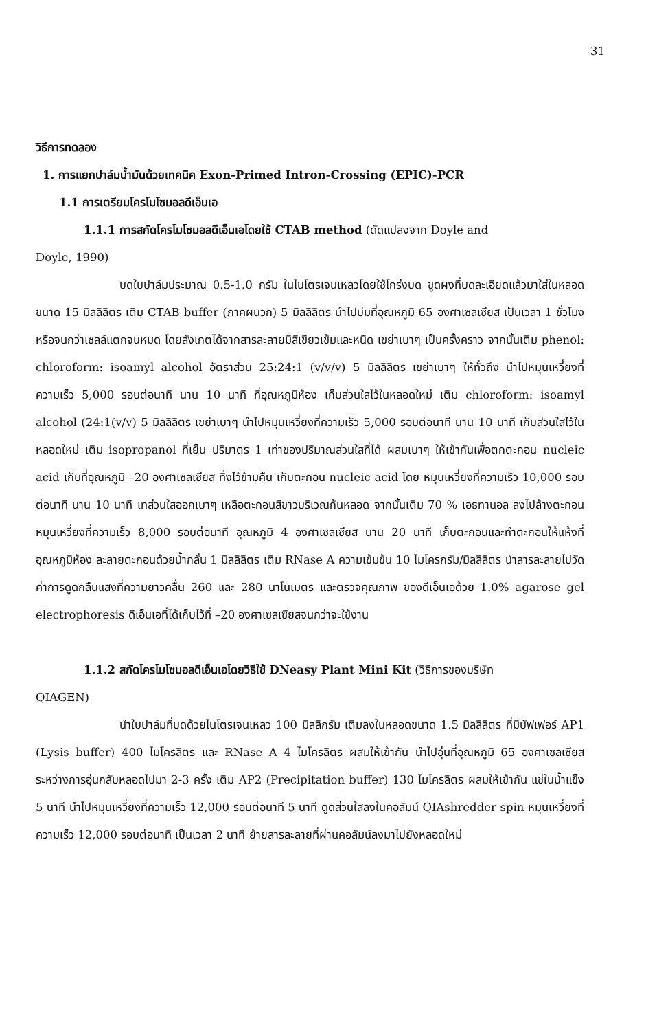31
วิธีการทดลอง
1. การแยกปาล์มน้ำมันด้วยเทคนิค Exon-Primed Intron-Crossing (EPIC)-PCR
1.1 การเตรียมโครโมโซมอลดีเอ็นเอ
1.1.1 การสกัดโครโมโซมอลดีเอ็นเอโดยใช้ CTAB method (ดัดแปลงจาก Doyle and
Doyle, 1990)
บดใบปาล์มประมาณ 0.5-1.0 กรัม ในไนโตรเจนเหลวโดยใช้โกร่งบด ขูดผงที่บดละเอียดแล้วมาใส่ในหลอดขนาด 15 มิลลิลิตร เติม CTAB buffer (ภาคผนวก) 5 มิลลิลิตร นำไปบ่มที่อุณหภูมิ 65 องศาเซลเซียส เป็นเวลา 1 ชั่วโมง หรือจนกว่าเซลล์แตกจนหมด โดยสังเกตได้จากสารละลายมีสีเขียวเข้มและหนืด เขย่าเบาๆ เป็นครั้งคราว จากนั้นเติม phenol: chloroform: isoamyl alcohol อัตราส่วน 25:24:1 (v/v/v) 5 มิลลิลิตร เขย่าเบาๆ ให้ทั่วถึง นำไปหมุนเหวี่ยงที่ความเร็ว 5,000 รอบต่อนาที นาน 10 นาที ที่อุณหภูมิห้อง เก็บส่วนใสไว้ในหลอดใหม่ เติม chloroform: isoamyl alcohol (24:1(v/v) 5 มิลลิลิตร เขย่าเบาๆ นำไปหมุนเหวี่ยงที่ความเร็ว 5,000 รอบต่อนาที นาน 10 นาที เก็บส่วนใสไว้ในหลอดใหม่ เติม isopropanol ที่เย็น ปริมาตร 1 เท่าของปริมาณส่วนใสที่ได้ ผสมเบาๆ ให้เข้ากันเพื่อตกตะกอน nucleic acid เก็บที่อุณหภูมิ –20 องศาเซลเซียส ทิ้งไว้ข้ามคืน เก็บตะกอน nucleic acid โดย หมุนเหวี่ยงที่ความเร็ว 10,000 รอบต่อนาที นาน 10 นาที เทส่วนใสออกเบาๆ เหลือตะกอนสีขาวบริเวณก้นหลอด จากนั้นเติม 70 % เอธทานอล ลงไปล้างตะกอน หมุนเหวี่ยงที่ความเร็ว 8,000 รอบต่อนาที อุณหภูมิ 4 องศาเซลเซียส นาน 20 นาที เก็บตะกอนและทำตะกอนให้แห้งที่อุณหภูมิห้อง ละลายตะกอนด้วยน้ำกลั่น 1 มิลลิลิตร เติม RNase A ความเข้มข้น 10 ไมโครกรัม/มิลลิลิตร นำสารละลายไปวัดค่าการดูดกลืนแสงที่ความยาวคลื่น 260 และ 280 นาโนเมตร และตรวจคุณภาพ ของดีเอ็นเอด้วย 1.0% agarose gel electrophoresis ดีเอ็นเอที่ได้เก็บไว้ที่ –20 องศาเซลเซียสจนกว่าจะใช้งาน
1.1.2 สกัดโครโมโซมอลดีเอ็นเอโดยวิธีใช้ DNeasy Plant Mini Kit (วิธีการของบริษัท
QIAGEN)
นำใบปาล์มที่บดด้วยไนโตรเจนเหลว 100 มิลลิกรัม เติมลงในหลอดขนาด 1.5 มิลลิลิตร ที่มีบัฟเฟอร์ AP1 (Lysis buffer) 400 ไมโครลิตร และ RNase A 4 ไมโครลิตร ผสมให้เข้ากัน นำไปอุ่นที่อุณหภูมิ 65 องศาเซลเซียส ระหว่างการอุ่นกลับหลอดไปมา 2-3 ครั้ง เติม AP2 (Precipitation buffer) 130 ไมโครลิตร ผสมให้เข้ากัน แช่ในน้ำแข็ง 5 นาที นำไปหมุนเหวี่ยงที่ความเร็ว 12,000 รอบต่อนาที 5 นาที ดูดส่วนใสลงในคอลัมน์ QIAshredder spin หมุนเหวี่ยงที่ความเร็ว 12,000 รอบต่อนาที เป็นเวลา 2 นาที ย้ายสารละลายที่ผ่านคอลัมน์ลงมาไปยังหลอดใหม่